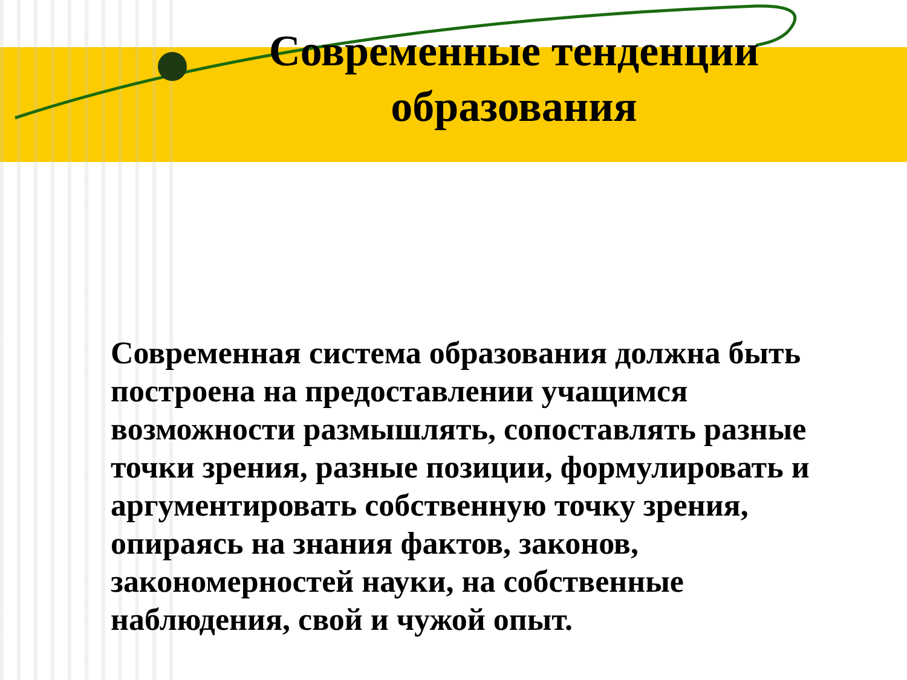Современные тенденции образования
Современная система образования должна быть построена на предоставлении учащимся возможности размышлять, сопоставлять разные точки зрения, разные позиции, формулировать и аргументировать собственную точку зрения, опираясь на знания фактов, законов, закономерностей науки, на собственные наблюдения, свой и чужой опыт.